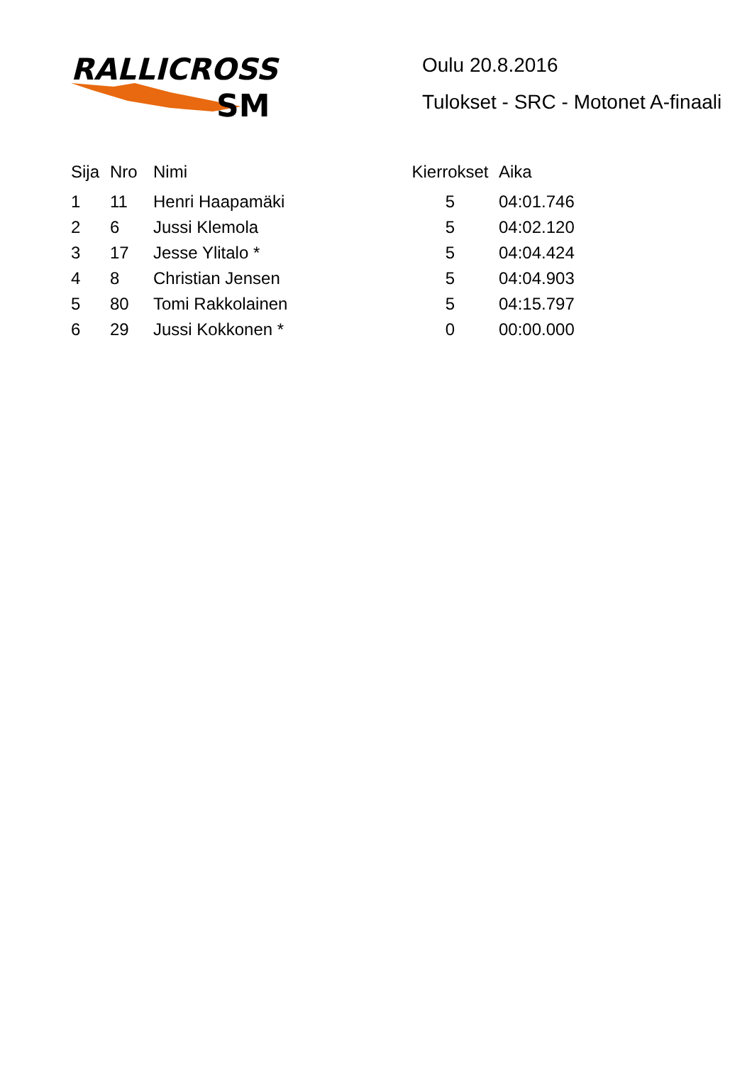RALLICROSS
SM
Oulu 20.8.2016
Tulokset - SRC - Motonet A-finaali
| Sija | Nro | Nimi | Kierrokset | Aika |
| --- | --- | --- | --- | --- |
| 1 | 11 | Henri Haapamäki | 5 | 04:01.746 |
| 2 | 6 | Jussi Klemola | 5 | 04:02.120 |
| 3 | 17 | Jesse Ylitalo * | 5 | 04:04.424 |
| 4 | 8 | Christian Jensen | 5 | 04:04.903 |
| 5 | 80 | Tomi Rakkolainen | 5 | 04:15.797 |
| 6 | 29 | Jussi Kokkonen * | 0 | 00:00.000 |